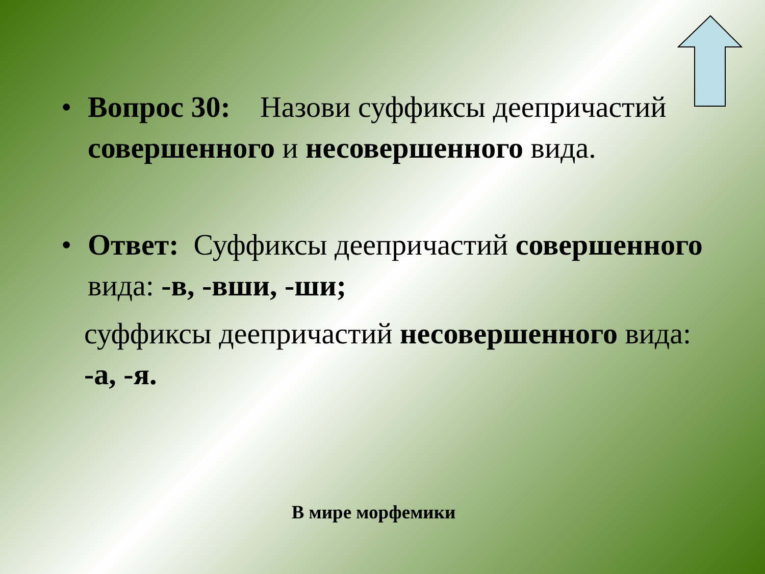• Вопрос 30: Назови суффиксы деепричастий совершенного и несовершенного вида.
• Ответ: Суффиксы деепричастий совершенного вида: -в, -вши, -ши;
суффиксы деепричастий несовершенного вида: -а, -я.
В мире морфемики